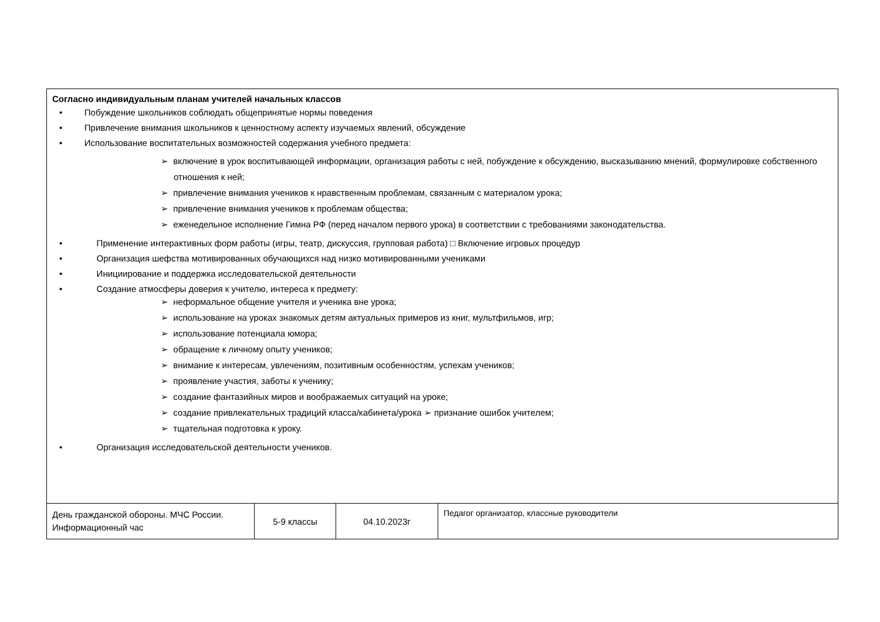| Согласно индивидуальным планам учителей начальных классов • Побуждение школьников соблюдать общепринятые нормы поведения • Привлечение внимания школьников к ценностному аспекту изучаемых явлений, обсуждение • Использование воспитательных возможностей содержания учебного предмета: ➢ включение в урок воспитывающей информации, организация работы с ней, побуждение к обсуждению, высказыванию мнений, формулировке собственного отношения к ней; ➢ привлечение внимания учеников к нравственным проблемам, связанным с материалом урока; ➢ привлечение внимания учеников к проблемам общества; ➢ еженедельное исполнение Гимна РФ (перед началом первого урока) в соответствии с требованиями законодательства. • Применение интерактивных форм работы (игры, театр, дискуссия, групповая работа) □ Включение игровых процедур • Организация шефства мотивированных обучающихся над низко мотивированными учениками • Инициирование и поддержка исследовательской деятельности • Создание атмосферы доверия к учителю, интереса к предмету: ➢ неформальное общение учителя и ученика вне урока; ➢ использование на уроках знакомых детям актуальных примеров из книг, мультфильмов, игр; ➢ использование потенциала юмора; ➢ обращение к личному опыту учеников; ➢ внимание к интересам, увлечениям, позитивным особенностям, успехам учеников; ➢ проявление участия, заботы к ученику; ➢ создание фантазийных миров и воображаемых ситуаций на уроке; ➢ создание привлекательных традиций класса/кабинета/урока ➢ признание ошибок учителем; ➢ тщательная подготовка к уроку. • Организация исследовательской деятельности учеников. | | | |
| День гражданской обороны. МЧС России. Информационный час | 5-9 классы | 04.10.2023г | Педагог организатор, классные руководители |